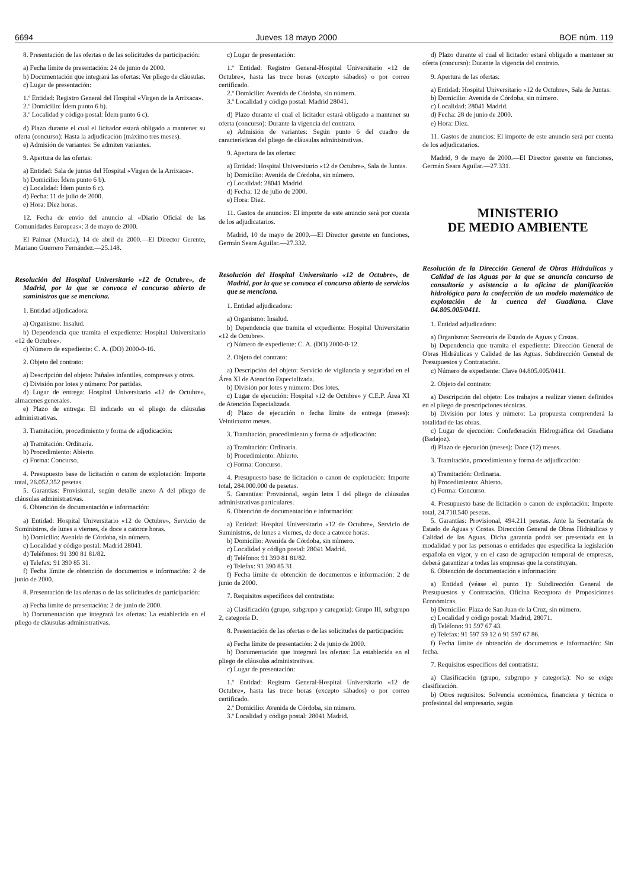6694 Jueves 18 mayo 2000 BOE núm. 119
8. Presentación de las ofertas o de las solicitudes de participación:
a) Fecha límite de presentación: 24 de junio de 2000.
b) Documentación que integrará las ofertas: Ver pliego de cláusulas.
c) Lugar de presentación:
1.º Entidad: Registro General del Hospital «Virgen de la Arrixaca».
2.º Domicilio: Ídem punto 6 b).
3.º Localidad y código postal: Ídem punto 6 c).
d) Plazo durante el cual el licitador estará obligado a mantener su oferta (concurso): Hasta la adjudicación (máximo tres meses).
e) Admisión de variantes: Se admiten variantes.
9. Apertura de las ofertas:
a) Entidad: Sala de juntas del Hospital «Virgen de la Arrixaca».
b) Domicilio: Ídem punto 6 b).
c) Localidad: Ídem punto 6 c).
d) Fecha: 11 de julio de 2000.
e) Hora: Diez horas.
12. Fecha de envío del anuncio al «Diario Oficial de las Comunidades Europeas»: 3 de mayo de 2000.
El Palmar (Murcia), 14 de abril de 2000.—El Director Gerente, Mariano Guerrero Fernández.—25.148.
Resolución del Hospital Universitario «12 de Octubre», de Madrid, por la que se convoca el concurso abierto de suministros que se menciona.
1. Entidad adjudicadora:
a) Organismo: Insalud.
b) Dependencia que tramita el expediente: Hospital Universitario «12 de Octubre».
c) Número de expediente: C. A. (DO) 2000-0-16.
2. Objeto del contrato:
a) Descripción del objeto: Pañales infantiles, compresas y otros.
c) División por lotes y número: Por partidas.
d) Lugar de entrega: Hospital Universitario «12 de Octubre», almacenes generales.
e) Plazo de entrega: El indicado en el pliego de cláusulas administrativas.
3. Tramitación, procedimiento y forma de adjudicación:
a) Tramitación: Ordinaria.
b) Procedimiento: Abierto.
c) Forma: Concurso.
4. Presupuesto base de licitación o canon de explotación: Importe total, 26.052.352 pesetas.
5. Garantías: Provisional, según detalle anexo A del pliego de cláusulas administrativas.
6. Obtención de documentación e información:
a) Entidad: Hospital Universitario «12 de Octubre», Servicio de Suministros, de lunes a viernes, de doce a catorce horas.
b) Domicilio: Avenida de Córdoba, sin número.
c) Localidad y código postal: Madrid 28041.
d) Teléfonos: 91 390 81 81/82.
e) Telefax: 91 390 85 31.
f) Fecha límite de obtención de documentos e información: 2 de junio de 2000.
8. Presentación de las ofertas o de las solicitudes de participación:
a) Fecha límite de presentación: 2 de junio de 2000.
b) Documentación que integrará las ofertas: La establecida en el pliego de cláusulas administrativas.
c) Lugar de presentación:
1.º Entidad: Registro General-Hospital Universitario «12 de Octubre», hasta las trece horas (excepto sábados) o por correo certificado.
2.º Domicilio: Avenida de Córdoba, sin número.
3.º Localidad y código postal: Madrid 28041.
d) Plazo durante el cual el licitador estará obligado a mantener su oferta (concurso): Durante la vigencia del contrato.
e) Admisión de variantes: Según punto 6 del cuadro de características del pliego de cláusulas administrativas.
9. Apertura de las ofertas:
a) Entidad: Hospital Universitario «12 de Octubre», Sala de Juntas.
b) Domicilio: Avenida de Córdoba, sin número.
c) Localidad: 28041 Madrid.
d) Fecha: 12 de julio de 2000.
e) Hora: Diez.
11. Gastos de anuncios: El importe de este anuncio será por cuenta de los adjudicatarios.
Madrid, 10 de mayo de 2000.—El Director gerente en funciones, Germán Seara Aguilar.—27.332.
Resolución del Hospital Universitario «12 de Octubre», de Madrid, por la que se convoca el concurso abierto de servicios que se menciona.
1. Entidad adjudicadora:
a) Organismo: Insalud.
b) Dependencia que tramita el expediente: Hospital Universitario «12 de Octubre».
c) Número de expediente: C. A. (DO) 2000-0-12.
2. Objeto del contrato:
a) Descripción del objeto: Servicio de vigilancia y seguridad en el Área XI de Atención Especializada.
b) División por lotes y número: Dos lotes.
c) Lugar de ejecución: Hospital «12 de Octubre» y C.E.P. Área XI de Atención Especializada.
d) Plazo de ejecución o fecha límite de entrega (meses): Veinticuatro meses.
3. Tramitación, procedimiento y forma de adjudicación:
a) Tramitación: Ordinaria.
b) Procedimiento: Abierto.
c) Forma: Concurso.
4. Presupuesto base de licitación o canon de explotación: Importe total, 284.000.000 de pesetas.
5. Garantías: Provisional, según letra I del pliego de cláusulas administrativas particulares.
6. Obtención de documentación e información:
a) Entidad: Hospital Universitario «12 de Octubre», Servicio de Suministros, de lunes a viernes, de doce a catorce horas.
b) Domicilio: Avenida de Córdoba, sin número.
c) Localidad y código postal: 28041 Madrid.
d) Teléfono: 91 390 81 81/82.
e) Telefax: 91 390 85 31.
f) Fecha límite de obtención de documentos e información: 2 de junio de 2000.
7. Requisitos específicos del contratista:
a) Clasificación (grupo, subgrupo y categoría): Grupo III, subgrupo 2, categoría D.
8. Presentación de las ofertas o de las solicitudes de participación:
a) Fecha límite de presentación: 2 de junio de 2000.
b) Documentación que integrará las ofertas: La establecida en el pliego de cláusulas administrativas.
c) Lugar de presentación:
1.º Entidad: Registro General-Hospital Universitario «12 de Octubre», hasta las trece horas (excepto sábados) o por correo certificado.
2.º Domicilio: Avenida de Córdoba, sin número.
3.º Localidad y código postal: 28041 Madrid.
d) Plazo durante el cual el licitador estará obligado a mantener su oferta (concurso): Durante la vigencia del contrato.
9. Apertura de las ofertas:
a) Entidad: Hospital Universitario «12 de Octubre», Sala de Juntas.
b) Domicilio: Avenida de Córdoba, sin número.
c) Localidad: 28041 Madrid.
d) Fecha: 28 de junio de 2000.
e) Hora: Diez.
11. Gastos de anuncios: El importe de este anuncio será por cuenta de los adjudicatarios.
Madrid, 9 de mayo de 2000.—El Director gerente en funciones, Germán Seara Aguilar.—27.331.
MINISTERIO
DE MEDIO AMBIENTE
Resolución de la Dirección General de Obras Hidráulicas y Calidad de las Aguas por la que se anuncia concurso de consultoría y asistencia a la oficina de planificación hidrológica para la confección de un modelo matemático de explotación de la cuenca del Guadiana. Clave 04.805.005/0411.
1. Entidad adjudicadora:
a) Organismo: Secretaría de Estado de Aguas y Costas.
b) Dependencia que tramita el expediente: Dirección General de Obras Hidráulicas y Calidad de las Aguas. Subdirección General de Presupuestos y Contratación.
c) Número de expediente: Clave 04.805.005/0411.
2. Objeto del contrato:
a) Descripción del objeto: Los trabajos a realizar vienen definidos en el pliego de prescripciones técnicas.
b) División por lotes y número: La propuesta comprenderá la totalidad de las obras.
c) Lugar de ejecución: Confederación Hidrográfica del Guadiana (Badajoz).
d) Plazo de ejecución (meses): Doce (12) meses.
3. Tramitación, procedimiento y forma de adjudicación:
a) Tramitación: Ordinaria.
b) Procedimiento: Abierto.
c) Forma: Concurso.
4. Presupuesto base de licitación o canon de explotación: Importe total, 24.710.540 pesetas.
5. Garantías: Provisional, 494.211 pesetas. Ante la Secretaría de Estado de Aguas y Costas. Dirección General de Obras Hidráulicas y Calidad de las Aguas. Dicha garantía podrá ser presentada en la modalidad y por las personas o entidades que especifica la legislación española en vigor, y en el caso de agrupación temporal de empresas, deberá garantizar a todas las empresas que la constituyan.
6. Obtención de documentación e información:
a) Entidad (véase el punto 1): Subdirección General de Presupuestos y Contratación. Oficina Receptora de Proposiciones Económicas.
b) Domicilio: Plaza de San Juan de la Cruz, sin número.
c) Localidad y código postal: Madrid, 28071.
d) Teléfono: 91 597 67 43.
e) Telefax: 91 597 59 12 ó 91 597 67 86.
f) Fecha límite de obtención de documentos e información: Sin fecha.
7. Requisitos específicos del contratista:
a) Clasificación (grupo, subgrupo y categoría): No se exige clasificación.
b) Otros requisitos: Solvencia económica, financiera y técnica o profesional del empresario, según